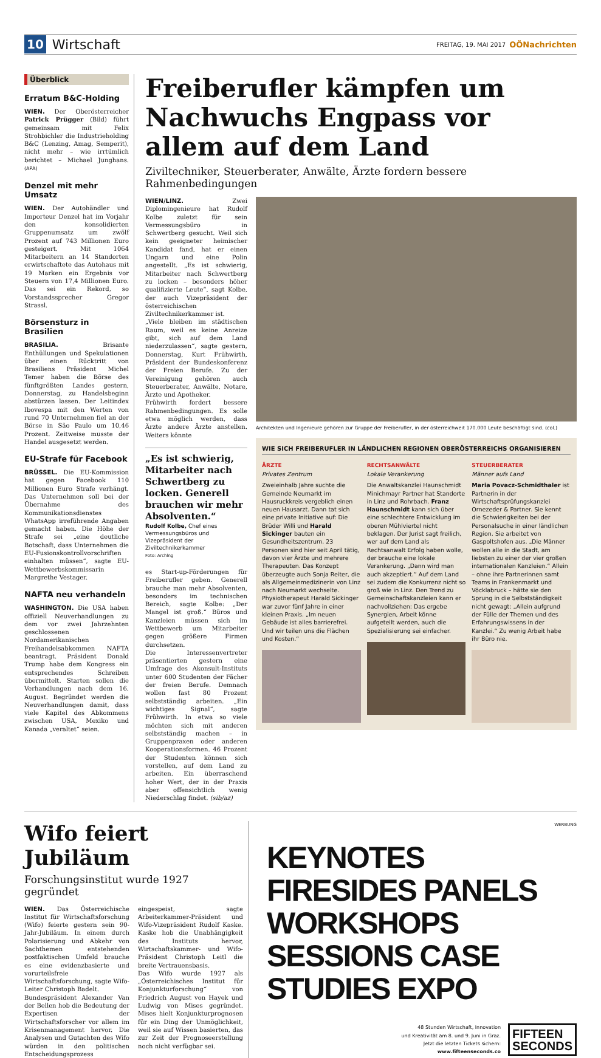10 Wirtschaft FREITAG, 19. MAI 2017 OÖNachrichten
Überblick
Erratum B&C-Holding
WIEN. Der Oberösterreicher Patrick Prügger (Bild) führt gemeinsam mit Felix Strohbichler die Industrieholding B&C (Lenzing, Amag, Semperit), nicht mehr – wie irrtümlich berichtet – Michael Junghans. (APA)
Denzel mit mehr Umsatz
WIEN. Der Autohändler und Importeur Denzel hat im Vorjahr den konsolidierten Gruppenumsatz um zwölf Prozent auf 743 Millionen Euro gesteigert. Mit 1064 Mitarbeitern an 14 Standorten erwirtschaftete das Autohaus mit 19 Marken ein Ergebnis vor Steuern von 17,4 Millionen Euro. Das sei ein Rekord, so Vorstandssprecher Gregor Strassl.
Börsensturz in Brasilien
BRASILIA. Brisante Enthüllungen und Spekulationen über einen Rücktritt von Brasiliens Präsident Michel Temer haben die Börse des fünftgrößten Landes gestern, Donnerstag, zu Handelsbeginn abstürzen lassen. Der Leitindex Ibovespa mit den Werten von rund 70 Unternehmen fiel an der Börse in São Paulo um 10,46 Prozent. Zeitweise musste der Handel ausgesetzt werden.
EU-Strafe für Facebook
BRÜSSEL. Die EU-Kommission hat gegen Facebook 110 Millionen Euro Strafe verhängt. Das Unternehmen soll bei der Übernahme des Kommunikationsdienstes WhatsApp irreführende Angaben gemacht haben. Die Höhe der Strafe sei „eine deutliche Botschaft, dass Unternehmen die EU-Fusionskontrollvorschriften einhalten müssen“, sagte EU-Wettbewerbskommissarin Margrethe Vestager.
NAFTA neu verhandeln
WASHINGTON. Die USA haben offiziell Neuverhandlungen zu dem vor zwei Jahrzehnten geschlossenen Nordamerikanischen Freihandelsabkommen NAFTA beantragt. Präsident Donald Trump habe dem Kongress ein entsprechendes Schreiben übermittelt. Starten sollen die Verhandlungen nach dem 16. August. Begründet werden die Neuverhandlungen damit, dass viele Kapitel des Abkommens zwischen USA, Mexiko und Kanada „veraltet“ seien.
Freiberufler kämpfen um Nachwuchs Engpass vor allem auf dem Land
Ziviltechniker, Steuerberater, Anwälte, Ärzte fordern bessere Rahmenbedingungen
WIEN/LINZ. Zwei Diplomingenieure hat Rudolf Kolbe zuletzt für sein Vermessungsbüro in Schwertberg gesucht. Weil sich kein geeigneter heimischer Kandidat fand, hat er einen Ungarn und eine Polin angestellt. „Es ist schwierig, Mitarbeiter nach Schwertberg zu locken – besonders höher qualifizierte Leute“, sagt Kolbe, der auch Vizepräsident der österreichischen Ziviltechnikerkammer ist.
„Viele bleiben im städtischen Raum, weil es keine Anreize gibt, sich auf dem Land niederzulassen“, sagte gestern, Donnerstag, Kurt Frühwirth, Präsident der Bundeskonferenz der Freien Berufe. Zu der Vereinigung gehören auch Steuerberater, Anwälte, Notare, Ärzte und Apotheker.
Frühwirth fordert bessere Rahmenbedingungen. Es solle etwa möglich werden, dass Ärzte andere Ärzte anstellen. Weiters könnte
„Es ist schwierig, Mitarbeiter nach Schwertberg zu locken. Generell brauchen wir mehr Absolventen.“
Rudolf Kolbe, Chef eines Vermessungsbüros und Vizepräsident der Ziviltechnikerkammer
Foto: Archlng
es Start-up-Förderungen für Freiberufler geben. Generell brauche man mehr Absolventen, besonders im technischen Bereich, sagte Kolbe: „Der Mangel ist groß.“ Büros und Kanzleien müssen sich im Wettbewerb um Mitarbeiter gegen größere Firmen durchsetzen.
Die Interessenvertreter präsentierten gestern eine Umfrage des Akonsult-Instituts unter 600 Studenten der Fächer der freien Berufe. Demnach wollen fast 80 Prozent selbstständig arbeiten. „Ein wichtiges Signal“, sagte Frühwirth. In etwa so viele möchten sich mit anderen selbstständig machen – in Gruppenpraxen oder anderen Kooperationsformen. 46 Prozent der Studenten können sich vorstellen, auf dem Land zu arbeiten. Ein überraschend hoher Wert, der in der Praxis aber offensichtlich wenig Niederschlag findet. (sib/az)
Architekten und Ingenieure gehören zur Gruppe der Freiberufler, in der österreichweit 170.000 Leute beschäftigt sind. (col.)
WIE SICH FREIBERUFLER IN LÄNDLICHEN REGIONEN OBERÖSTERREICHS ORGANISIEREN
ÄRZTE
Privates Zentrum
Zweieinhalb Jahre suchte die Gemeinde Neumarkt im Hausruckkreis vergeblich einen neuen Hausarzt. Dann tat sich eine private Initiative auf: Die Brüder Willi und Harald Sickinger bauten ein Gesundheitszentrum. 23 Personen sind hier seit April tätig, davon vier Ärzte und mehrere Therapeuten. Das Konzept überzeugte auch Sonja Reiter, die als Allgemeinmedizinerin von Linz nach Neumarkt wechselte. Physiotherapeut Harald Sickinger war zuvor fünf Jahre in einer kleinen Praxis. „Im neuen Gebäude ist alles barrierefrei. Und wir teilen uns die Flächen und Kosten.“
RECHTSANWÄLTE
Lokale Verankerung
Die Anwaltskanzlei Haunschmidt Minichmayr Partner hat Standorte in Linz und Rohrbach. Franz Haunschmidt kann sich über eine schlechtere Entwicklung im oberen Mühlviertel nicht beklagen. Der Jurist sagt freilich, wer auf dem Land als Rechtsanwalt Erfolg haben wolle, der brauche eine lokale Verankerung. „Dann wird man auch akzeptiert.“ Auf dem Land sei zudem die Konkurrenz nicht so groß wie in Linz. Den Trend zu Gemeinschaftskanzleien kann er nachvollziehen: Das ergebe Synergien, Arbeit könne aufgeteilt werden, auch die Spezialisierung sei einfacher.
STEUERBERATER
Männer aufs Land
Maria Povacz-Schmidthaler ist Partnerin in der Wirtschaftsprüfungskanzlei Ornezeder & Partner. Sie kennt die Schwierigkeiten bei der Personalsuche in einer ländlichen Region. Sie arbeitet von Gaspoltshofen aus. „Die Männer wollen alle in die Stadt, am liebsten zu einer der vier großen internationalen Kanzleien.“ Allein – ohne ihre Partnerinnen samt Teams in Frankenmarkt und Vöcklabruck – hätte sie den Sprung in die Selbstständigkeit nicht gewagt: „Allein aufgrund der Fülle der Themen und des Erfahrungswissens in der Kanzlei.“ Zu wenig Arbeit habe ihr Büro nie.
Wifo feiert Jubiläum
Forschungsinstitut wurde 1927 gegründet
WIEN. Das Österreichische Institut für Wirtschaftsforschung (Wifo) feierte gestern sein 90-Jahr-Jubiläum. In einem durch Polarisierung und Abkehr von Sachthemen entstehenden postfaktischen Umfeld brauche es eine evidenzbasierte und vorurteilsfreie Wirtschaftsforschung, sagte Wifo-Leiter Christoph Badelt.
Bundespräsident Alexander Van der Bellen hob die Bedeutung der Expertisen der Wirtschaftsforscher vor allem im Krisenmanagement hervor. Die Analysen und Gutachten des Wifo würden in den politischen Entscheidungsprozess eingespeist, sagte Arbeiterkammer-Präsident und Wifo-Vizepräsident Rudolf Kaske. Kaske hob die Unabhängigkeit des Instituts hervor, Wirtschaftskammer- und Wifo-Präsident Christoph Leitl die breite Vertrauensbasis.
Das Wifo wurde 1927 als „Österreichisches Institut für Konjunkturforschung“ von Friedrich August von Hayek und Ludwig von Mises gegründet. Mises hielt Konjunkturprognosen für ein Ding der Unmöglichkeit, weil sie auf Wissen basierten, das zur Zeit der Prognoseerstellung noch nicht verfügbar sei.
WERBUNG
KEYNOTES FIRESIDES PANELS WORKSHOPS SESSIONS CASE STUDIES EXPO
48 Stunden Wirtschaft, Innovation
und Kreativität am 8. und 9. Juni in Graz.
Jetzt die letzten Tickets sichern:
www.fifteenseconds.co
FIFTEEN
SECONDS